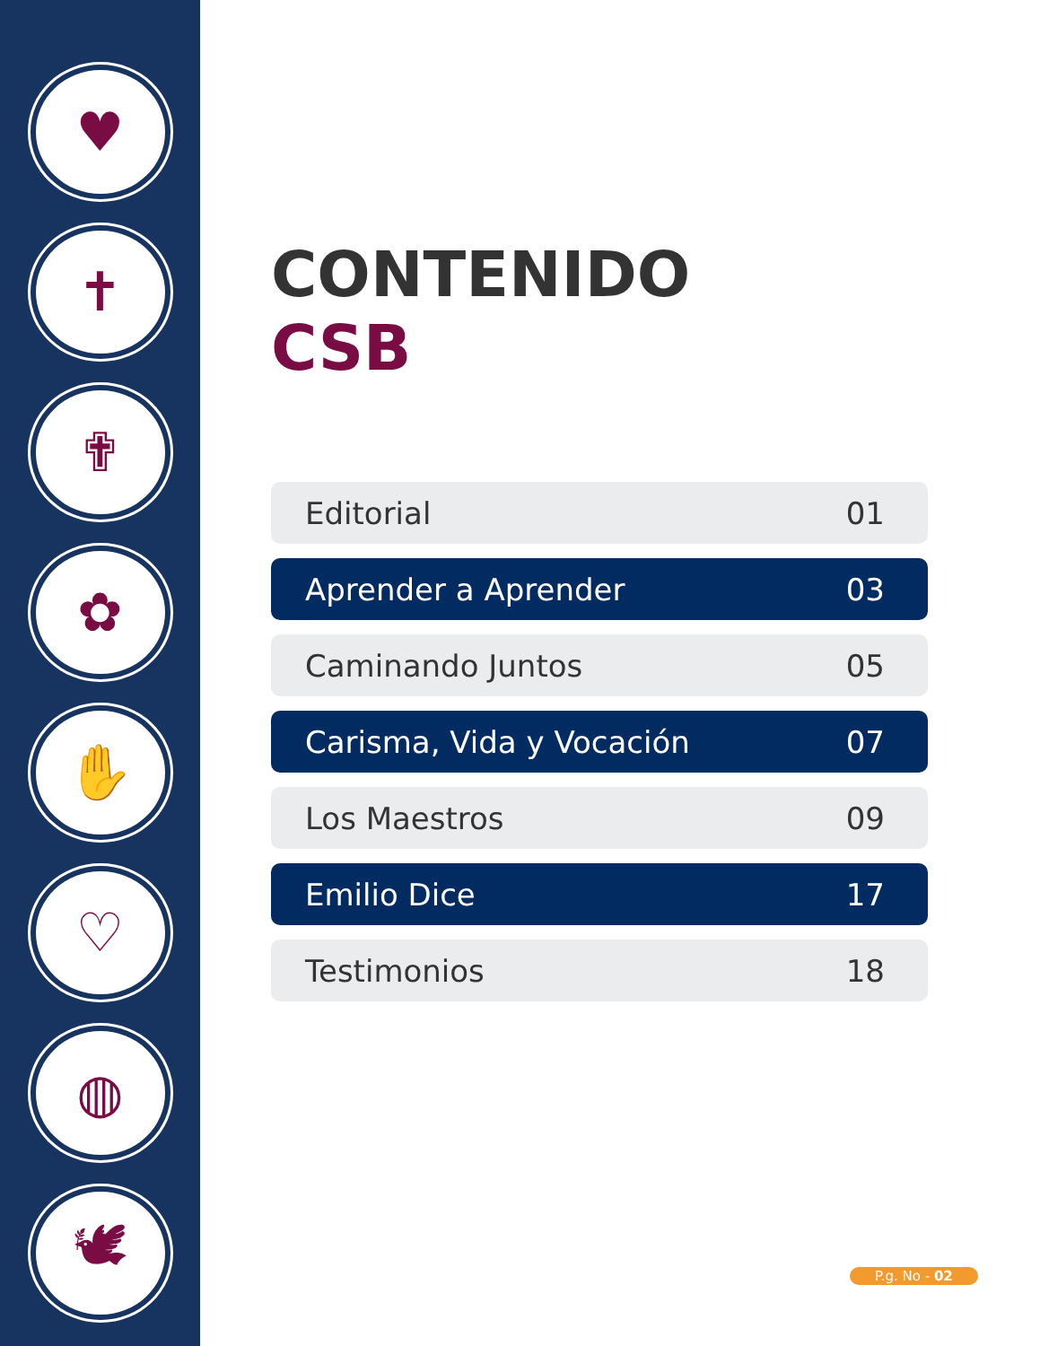♥
✝
✟
✿
✋
♡
◍
🕊
CONTENIDO
CSB
Editorial 01
Aprender a Aprender 03
Caminando Juntos 05
Carisma, Vida y Vocación 07
Los Maestros 09
Emilio Dice 17
Testimonios 18
P.g. No - 02